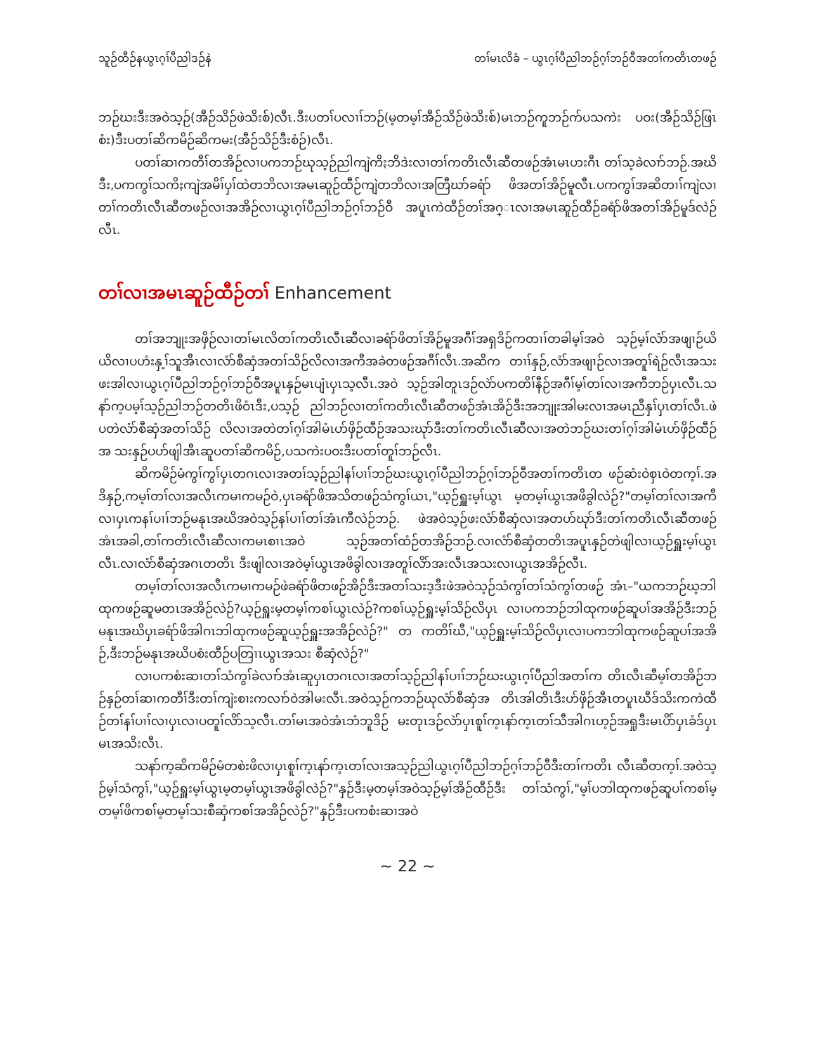သူဉ်ထီဉ်နယွၤဂ့ၢ်ပီညါဒဉ်နဲ တၢ်မၤလိခံ – ယွၤဂ့ၢ်ပီညါဘဉ်ဂ့ၢ်ဘဉ်ဝီအတၢ်ကတိၤတဖဉ်
ဘဉ်ဃးဒီးအဝဲသ့ဉ်(အီဉ်သိဉ်ဖဲသိးစ်)လီၤ.ဒီးပတၢ်ပလၢၢ်ဘဉ်(မ့တမ့ၢ်အီဉ်သိဉ်ဖဲသိးစ်)မၤဘဉ်ကူဘဉ်က်ပသကဲး ပဝး(အီဉ်သိဉ်ဖြၤစံး)ဒီးပတၢ်ဆိကမိဉ်ဆိကမး(အီဉ်သိဉ်ဒီးစံဉ်)လီၤ.
ပတၢ်ဆၢကတီၢ်တအိဉ်လၢပကဘဉ်ဃုသ့ဉ်ညါကျဲကိႏဘိဒဲးလၢတၢ်ကတိၤလီၤဆီတဖဉ်အံၤမၤဟးဂီၤ တၢ်သ့ခဲလၢာ်ဘဉ်.အဃိဒီး,ပကကွၢ်သကိႏကျဲအမိၢ်ပှၢ်ထဲတဘိလၢအမၤဆူဉ်ထီဉ်ကျဲတဘိလၢအတြီဃာ်ခရံာ် ဖိအတၢ်အိဉ်မူလီၤ.ပကကွၢ်အဆိတၢၢ်ကျဲလၢတၢ်ကတိၤလီၤဆီတဖဉ်လၢအအိဉ်လၢယွၤဂ့ၢ်ပီညါဘဉ်ဂ့ၢ်ဘဉ်ဝီ အပူၤကဲထီဉ်တၢ်အဂ္ၤလၢအမၤဆူဉ်ထီဉ်ခရံာ်ဖိအတၢ်အိဉ်မူဒ်လဲဉ်လီၤ.
တၢ်လၢအမၤဆူဉ်ထီဉ်တၢ် Enhancement
တၢ်အဘျုးအဖှိဉ်လၢတၢ်မၤလိတၢ်ကတိၤလီၤဆီလၢခရံာ်ဖိတၢ်အိဉ်မူအဂီၢ်အရှဒိဉ်ကတၢၢ်တခါမ့ၢ်အဝဲ သ့ဉ်မ့ၢ်လံာ်အဖျၢဉ်ယိယိလၢပဟံးနှ့ၢ်သူအီၤလၢလံာ်စီဆှံအတၢ်သိဉ်လိလၢအကီအခဲတဖဉ်အဂီၢ်လီၤ.အဆိက တၢၢ်နှဉ်,လံာ်အဖျၢဉ်လၢအတူၢ်ရဲဉ်လီၤအသးဖးအါလၢယွၤဂ့ၢ်ပီညါဘဉ်ဂ့ၢ်ဘဉ်ဝီအပူၤနှဉ်မၤပျံၤပှၤသ့လီၤ.အဝဲ သ့ဉ်အါတူၤဒဉ်လဲာ်ပကတိၢ်နီဉ်အဂီၢ်မ့ၢ်တၢ်လၢအကီဘဉ်ပှၤလီၤ.သနာ်က့ပမ့ၢ်သ့ဉ်ညါဘဉ်တတိၤဖိဝံၤဒီး,ပသ့ဉ် ညါဘဉ်လၢတၢ်ကတိၤလီၤဆီတဖဉ်အံၤအိဉ်ဒီးအဘျုးအါမးလၢအမၤညီနှၢ်ပှၤတၢ်လီၤ.ဖဲပတဲလံာ်စီဆှံအတၢ်သိဉ် လိလၢအတဲတၢ်ဂ့ၢ်အါမံၤဟ်ဖှိဉ်ထီဉ်အသးဃုာ်ဒီးတၢ်ကတိၤလီၤဆီလၢအတဲဘဉ်ဃးတၢ်ဂ့ၢ်အါမံၤဟ်ဖှိဉ်ထီဉ်အ သးနှဉ်ပဟ်ဖျါအီၤဆူပတၢ်ဆိကမိဉ်,ပသကဲးပဝးဒီးပတၢ်တူၢ်ဘဉ်လီၤ.
ဆိကမိဉ်မံကွၢ်ကွၢ်ပှၤတဂၤလၢအတၢ်သ့ဉ်ညါနၢ်ပၢၢ်ဘဉ်ဃးယွၤဂ့ၢ်ပီညါဘဉ်ဂ့ၢ်ဘဉ်ဝီအတၢ်ကတိၤတ ဖဉ်ဆံးဝဲစှၤဝဲတက့ၢ်.အဒိနှဉ်,ကမ့ၢ်တၢ်လၢအလီၤကမၢကမဉ်ဝဲ,ပှၤခရံာ်ဖိအသိတဖဉ်သံကွၢ်ယၤ,"ယ့ဉ်ရှူးမ့ၢ်ယွၤ မ့တမ့ၢ်ယွၤအဖိခွါလဲဉ်?"တမ့ၢ်တၢ်လၢအကီလၢပှၤကနၢ်ပၢၢ်ဘဉ်မနုၤအဃိအဝဲသ့ဉ်နၢ်ပၢၢ်တၢ်အံၤကီလဲဉ်ဘဉ်. ဖဲအဝဲသ့ဉ်ဖးလံာ်စီဆှံလၢအတဟ်ဃုာ်ဒီးတၢ်ကတိၤလီၤဆီတဖဉ်အံၤအခါ,တၢ်ကတိၤလီၤဆီလၢကမၤစၢၤအဝဲ သ့ဉ်အတၢ်ထံဉ်တအိဉ်ဘဉ်.လၢလံာ်စီဆှံတတိၤအပူၤနှဉ်တဲဖျါလၢယ့ဉ်ရှူးမ့ၢ်ယွၤလီၤ.လၢလံာ်စီဆှံအဂၤတတိၤ ဒီးဖျါလၢအဝဲမ့ၢ်ယွၤအဖိခွါလၢအတူၢ်လိာ်အးလီၤအသးလၢယွၤအအိဉ်လီၤ.
တမ့ၢ်တၢ်လၢအလီၤကမၢကမဉ်ဖဲခရံာ်ဖိတဖဉ်အိဉ်ဒီးအတၢ်သးဒ့ဒီးဖဲအဝဲသ့ဉ်သံကွၢ်တၢ်သံကွၢ်တဖဉ် အံၤ–"ယကဘဉ်ဃ့ဘါထုကဖဉ်ဆူမတၤအအိဉ်လဲဉ်?ယ့ဉ်ရှူးမ့တမ့ၢ်ကစၢ်ယွၤလဲဉ်?ကစၢ်ယ့ဉ်ရှူးမ့ၢ်သိဉ်လိပှၤ လၢပကဘဉ်ဘါထုကဖဉ်ဆူပၢ်အအိဉ်ဒီးဘဉ်မနုၤအဃိပှၤခရံာ်ဖိအါဂၤဘါထုကဖဉ်ဆူယ့ဉ်ရှူးအအိဉ်လဲဉ်?" တ ကတိၢ်ဃီ,"ယ့ဉ်ရှူးမ့ၢ်သိဉ်လိပှၤလၢပကဘါထုကဖဉ်ဆူပၢ်အအိဉ်,ဒီးဘဉ်မနုၤအဃိပစံးထီဉ်ပတြၢၤယွၤအသး စီဆှံလဲဉ်?"
လၢပကစံးဆၢတၢ်သံကွၢ်ခဲလၢာ်အံၤဆူပှၤတဂၤလၢအတၢ်သ့ဉ်ညါနၢ်ပၢၢ်ဘဉ်ဃးယွၤဂ့ၢ်ပီညါအတၢ်က တိၤလီၤဆီမ့ၢ်တအိဉ်ဘဉ်နှဉ်တၢ်ဆၢကတီၢ်ဒီးတၢ်ကျဲးစၢးကလၢာ်ဝဲအါမးလီၤ.အဝဲသ့ဉ်ကဘဉ်ဃုလံာ်စီဆှံအ တိၤအါတိၤဒီးဟ်ဖှိဉ်အီၤတပူၤဃီဒ်သိးကကဲထီဉ်တၢ်နၢ်ပၢၢ်လၢပှၤလၢပတူၢ်လိာ်သ့လီၤ.တၢ်မၤအဝဲအံၤဘံဘူဒိဉ် မးတုၤဒဉ်လဲာ်ပှၤစူၢ်က့ၤနာ်က့ၤတၢ်သီအါဂၤဟ့ဉ်အရှုဒီးမၤပိာ်ပှၤခံဒ်ပှၤမၤအသိးလီၤ.
သနာ်က့ဆိကမိဉ်မံတစဲးဖိလၢပှၤစူၢ်က့ၤနာ်က့ၤတၢ်လၢအသ့ဉ်ညါယွၤဂ့ၢ်ပီညါဘဉ်ဂ့ၢ်ဘဉ်ဝီဒီးတၢ်ကတိၤ လီၤဆီတက့ၢ်.အဝဲသ့ဉ်မ့ၢ်သံကွၢ်,"ယ့ဉ်ရှူးမ့ၢ်ယွၤမ့တမ့ၢ်ယွၤအဖိခွါလဲဉ်?"နှဉ်ဒီးမ့တမ့ၢ်အဝဲသ့ဉ်မ့ၢ်အိဉ်ထီဉ်ဒီး တၢ်သံကွၢ်,"မ့ၢ်ပဘါထုကဖဉ်ဆူပၢ်ကစၢ်မ့တမ့ၢ်ဖိကစၢ်မ့တမ့ၢ်သးစီဆှံကစၢ်အအိဉ်လဲဉ်?"နှဉ်ဒီးပကစံးဆၢအဝဲ
~ 22 ~